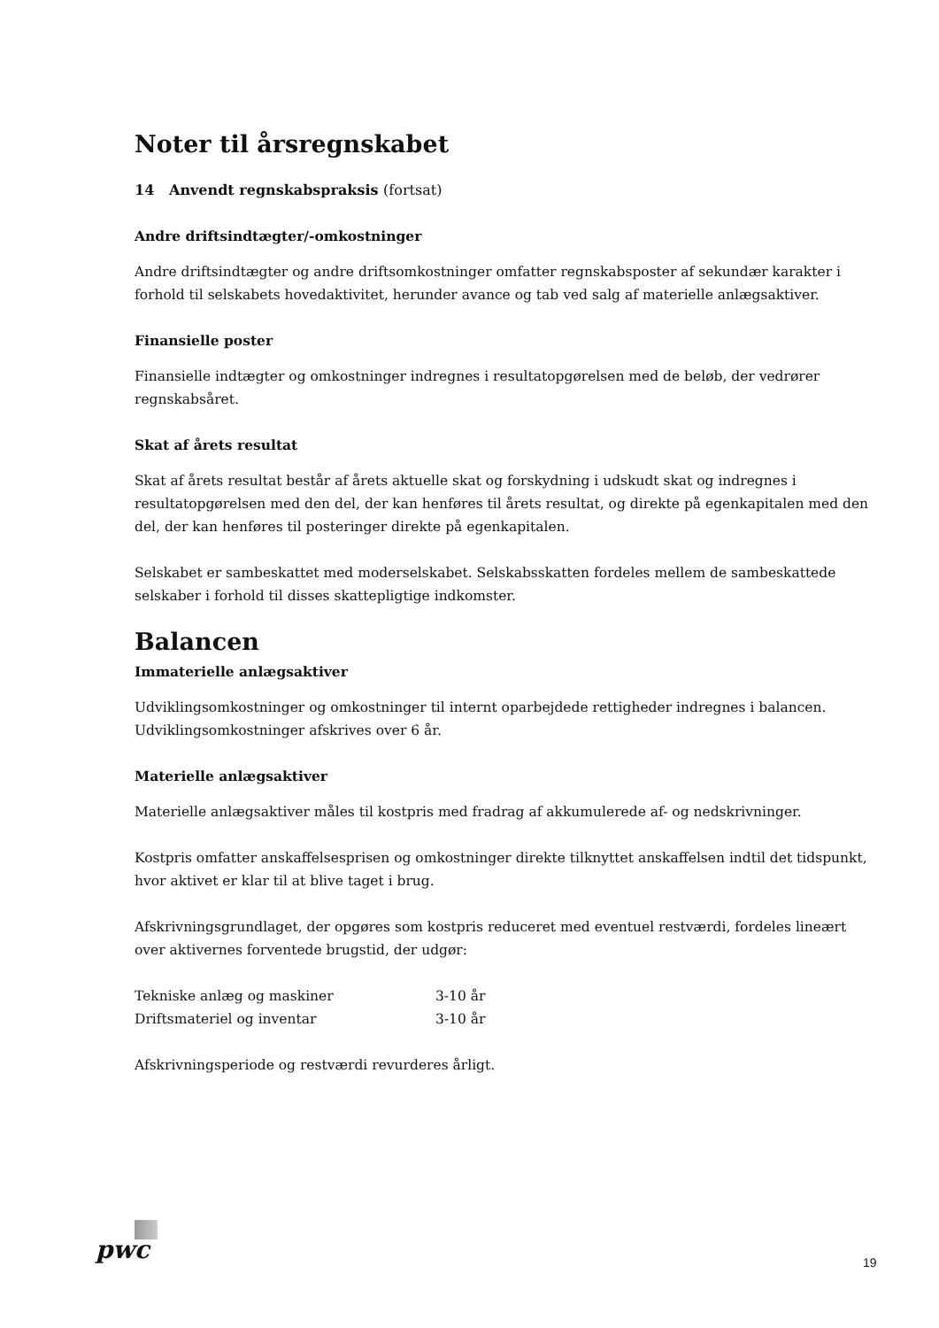Noter til årsregnskabet
14 Anvendt regnskabspraksis (fortsat)
Andre driftsindtægter/-omkostninger
Andre driftsindtægter og andre driftsomkostninger omfatter regnskabsposter af sekundær karakter i forhold til selskabets hovedaktivitet, herunder avance og tab ved salg af materielle anlægsaktiver.
Finansielle poster
Finansielle indtægter og omkostninger indregnes i resultatopgørelsen med de beløb, der vedrører regnskabsåret.
Skat af årets resultat
Skat af årets resultat består af årets aktuelle skat og forskydning i udskudt skat og indregnes i resultatopgørelsen med den del, der kan henføres til årets resultat, og direkte på egenkapitalen med den del, der kan henføres til posteringer direkte på egenkapitalen.
Selskabet er sambeskattet med moderselskabet. Selskabsskatten fordeles mellem de sambeskattede selskaber i forhold til disses skattepligtige indkomster.
Balancen
Immaterielle anlægsaktiver
Udviklingsomkostninger og omkostninger til internt oparbejdede rettigheder indregnes i balancen. Udviklingsomkostninger afskrives over 6 år.
Materielle anlægsaktiver
Materielle anlægsaktiver måles til kostpris med fradrag af akkumulerede af- og nedskrivninger.
Kostpris omfatter anskaffelsesprisen og omkostninger direkte tilknyttet anskaffelsen indtil det tidspunkt, hvor aktivet er klar til at blive taget i brug.
Afskrivningsgrundlaget, der opgøres som kostpris reduceret med eventuel restværdi, fordeles lineært over aktivernes forventede brugstid, der udgør:
| Tekniske anlæg og maskiner | 3-10 år |
| Driftsmateriel og inventar | 3-10 år |
Afskrivningsperiode og restværdi revurderes årligt.
pwc 19